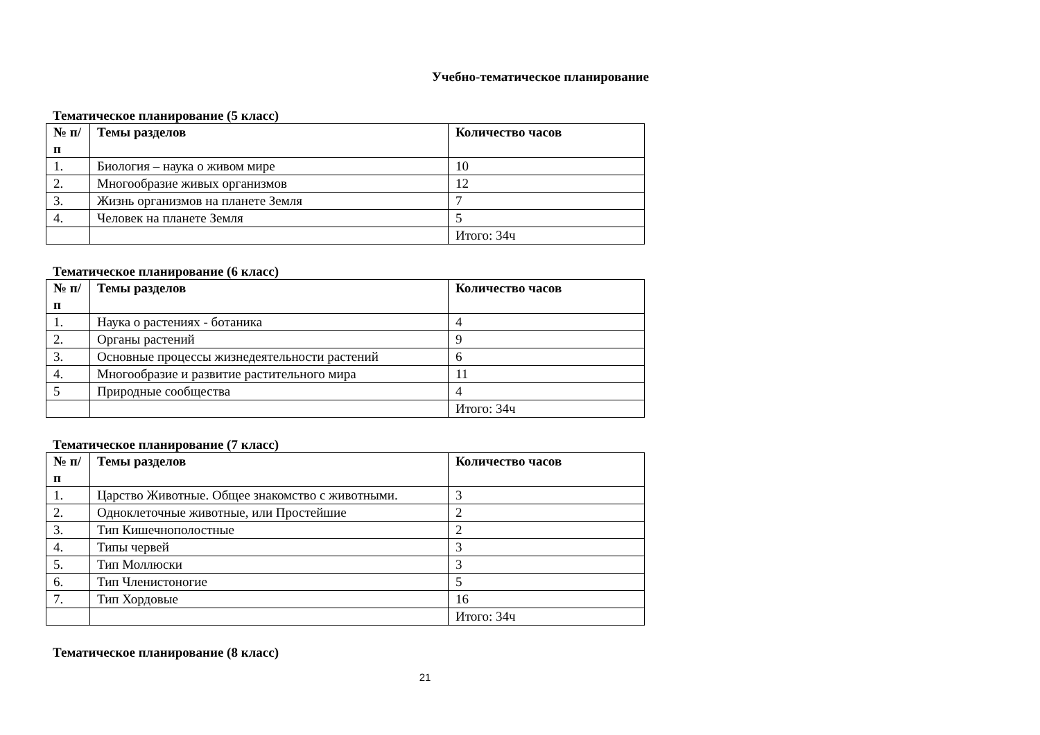Учебно-тематическое планирование
Тематическое планирование (5 класс)
| № п/п | Темы разделов | Количество часов |
| --- | --- | --- |
| 1. | Биология – наука о живом мире | 10 |
| 2. | Многообразие живых организмов | 12 |
| 3. | Жизнь организмов на планете Земля | 7 |
| 4. | Человек на планете Земля | 5 |
| | | Итого: 34ч |
Тематическое планирование (6 класс)
| № п/п | Темы разделов | Количество часов |
| --- | --- | --- |
| 1. | Наука о растениях - ботаника | 4 |
| 2. | Органы растений | 9 |
| 3. | Основные процессы жизнедеятельности растений | 6 |
| 4. | Многообразие и развитие растительного мира | 11 |
| 5 | Природные сообщества | 4 |
| | | Итого: 34ч |
Тематическое планирование (7 класс)
| № п/п | Темы разделов | Количество часов |
| --- | --- | --- |
| 1. | Царство Животные. Общее знакомство с животными. | 3 |
| 2. | Одноклеточные животные, или Простейшие | 2 |
| 3. | Тип Кишечнополостные | 2 |
| 4. | Типы червей | 3 |
| 5. | Тип Моллюски | 3 |
| 6. | Тип Членистоногие | 5 |
| 7. | Тип Хордовые | 16 |
| | | Итого: 34ч |
Тематическое планирование (8 класс)
21